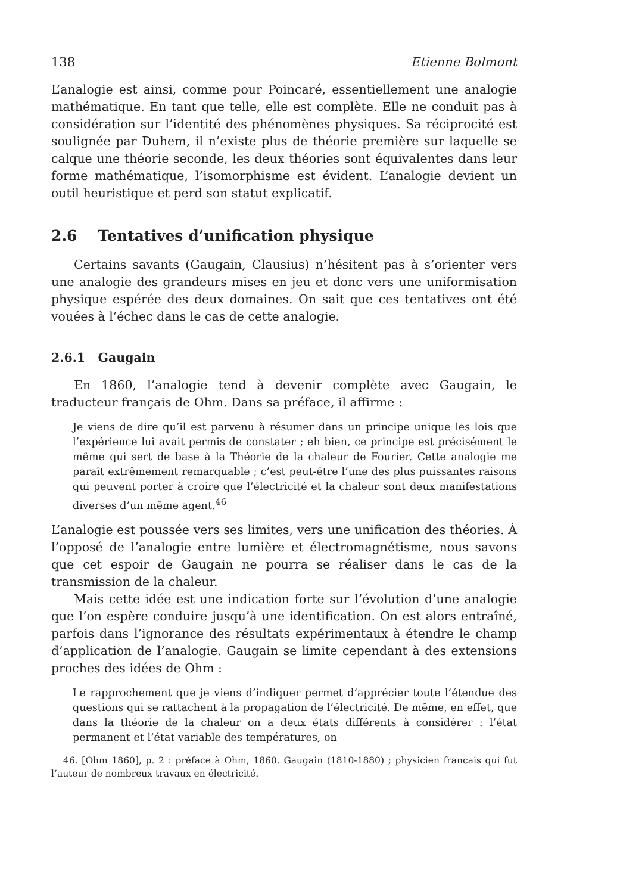138 Etienne Bolmont
L’analogie est ainsi, comme pour Poincaré, essentiellement une analogie mathématique. En tant que telle, elle est complète. Elle ne conduit pas à considération sur l’identité des phénomènes physiques. Sa réciprocité est soulignée par Duhem, il n’existe plus de théorie première sur laquelle se calque une théorie seconde, les deux théories sont équivalentes dans leur forme mathématique, l’isomorphisme est évident. L’analogie devient un outil heuristique et perd son statut explicatif.
2.6 Tentatives d’unification physique
Certains savants (Gaugain, Clausius) n’hésitent pas à s’orienter vers une analogie des grandeurs mises en jeu et donc vers une uniformisation physique espérée des deux domaines. On sait que ces tentatives ont été vouées à l’échec dans le cas de cette analogie.
2.6.1 Gaugain
En 1860, l’analogie tend à devenir complète avec Gaugain, le traducteur français de Ohm. Dans sa préface, il affirme :
Je viens de dire qu’il est parvenu à résumer dans un principe unique les lois que l’expérience lui avait permis de constater ; eh bien, ce principe est précisément le même qui sert de base à la Théorie de la chaleur de Fourier. Cette analogie me paraît extrêmement remarquable ; c’est peut-être l’une des plus puissantes raisons qui peuvent porter à croire que l’électricité et la chaleur sont deux manifestations diverses d’un même agent.<sup>46</sup>
L’analogie est poussée vers ses limites, vers une unification des théories. À l’opposé de l’analogie entre lumière et électromagnétisme, nous savons que cet espoir de Gaugain ne pourra se réaliser dans le cas de la transmission de la chaleur.
Mais cette idée est une indication forte sur l’évolution d’une analogie que l’on espère conduire jusqu’à une identification. On est alors entraîné, parfois dans l’ignorance des résultats expérimentaux à étendre le champ d’application de l’analogie. Gaugain se limite cependant à des extensions proches des idées de Ohm :
Le rapprochement que je viens d’indiquer permet d’apprécier toute l’étendue des questions qui se rattachent à la propagation de l’électricité. De même, en effet, que dans la théorie de la chaleur on a deux états différents à considérer : l’état permanent et l’état variable des températures, on
46. [Ohm 1860], p. 2 : préface à Ohm, 1860. Gaugain (1810-1880) ; physicien français qui fut l’auteur de nombreux travaux en électricité.